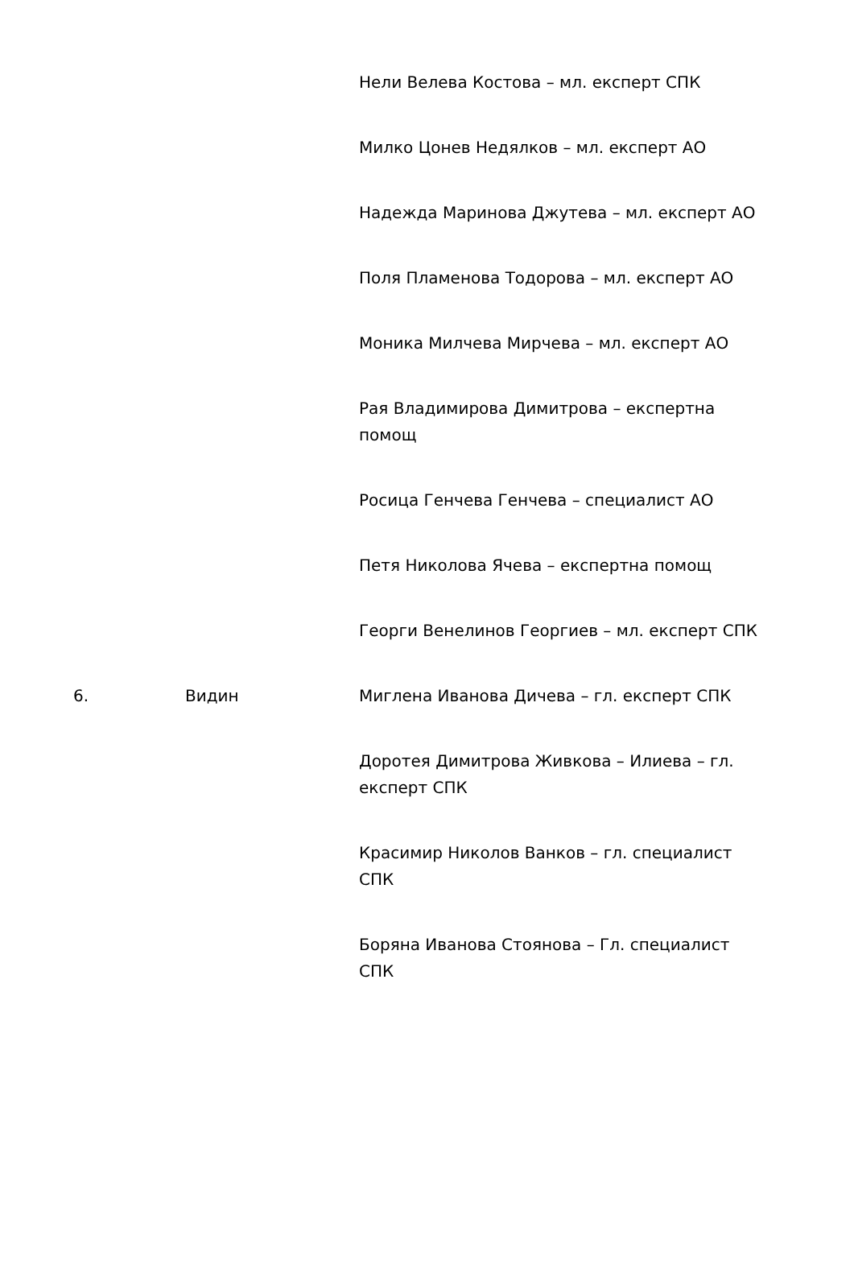| | | Нели Велева Костова – мл. експерт СПК Милко Цонев Недялков – мл. експерт АО Надежда Маринова Джутева – мл. експерт АО Поля Пламенова Тодорова – мл. експерт АО Моника Милчева Мирчева – мл. експерт АО Рая Владимирова Димитрова – експертна помощ Росица Генчева Генчева – специалист АО Петя Николова Ячева – експертна помощ Георги Венелинов Георгиев – мл. експерт СПК |
| 6. | Видин | Миглена Иванова Дичева – гл. експерт СПК Доротея Димитрова Живкова – Илиева – гл. експерт СПК Красимир Николов Ванков – гл. специалист СПК Боряна Иванова Стоянова – Гл. специалист СПК |